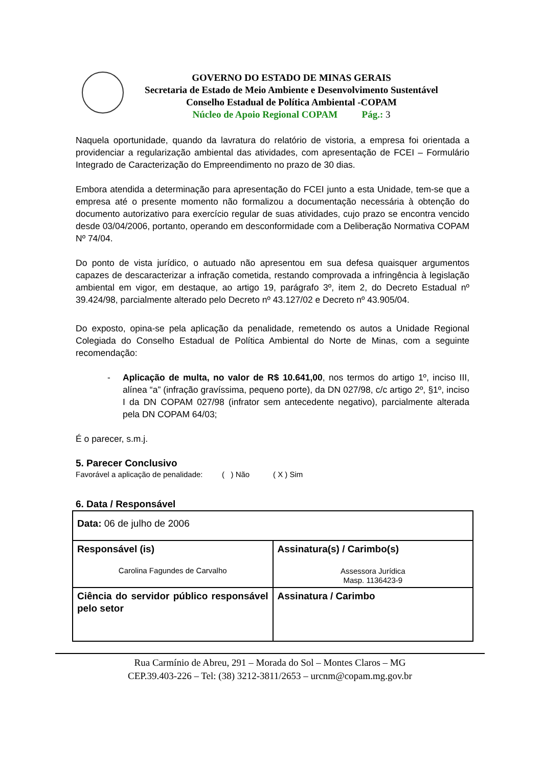GOVERNO DO ESTADO DE MINAS GERAIS
Secretaria de Estado de Meio Ambiente e Desenvolvimento Sustentável
Conselho Estadual de Política Ambiental -COPAM
Núcleo de Apoio Regional COPAM Pág.: 3
Naquela oportunidade, quando da lavratura do relatório de vistoria, a empresa foi orientada a providenciar a regularização ambiental das atividades, com apresentação de FCEI – Formulário Integrado de Caracterização do Empreendimento no prazo de 30 dias.
Embora atendida a determinação para apresentação do FCEI junto a esta Unidade, tem-se que a empresa até o presente momento não formalizou a documentação necessária à obtenção do documento autorizativo para exercício regular de suas atividades, cujo prazo se encontra vencido desde 03/04/2006, portanto, operando em desconformidade com a Deliberação Normativa COPAM Nº 74/04.
Do ponto de vista jurídico, o autuado não apresentou em sua defesa quaisquer argumentos capazes de descaracterizar a infração cometida, restando comprovada a infringência à legislação ambiental em vigor, em destaque, ao artigo 19, parágrafo 3º, item 2, do Decreto Estadual nº 39.424/98, parcialmente alterado pelo Decreto nº 43.127/02 e Decreto nº 43.905/04.
Do exposto, opina-se pela aplicação da penalidade, remetendo os autos a Unidade Regional Colegiada do Conselho Estadual de Política Ambiental do Norte de Minas, com a seguinte recomendação:
- Aplicação de multa, no valor de R$ 10.641,00, nos termos do artigo 1º, inciso III, alínea “a” (infração gravíssima, pequeno porte), da DN 027/98, c/c artigo 2º, §1º, inciso I da DN COPAM 027/98 (infrator sem antecedente negativo), parcialmente alterada pela DN COPAM 64/03;
É o parecer, s.m.j.
5. Parecer Conclusivo
Favorável a aplicação de penalidade: ( ) Não ( X ) Sim
6. Data / Responsável
| Data: 06 de julho de 2006 | |
| Responsável (is) Carolina Fagundes de Carvalho | Assinatura(s) / Carimbo(s) Assessora Jurídica Masp. 1136423-9 |
| Ciência do servidor público responsável pelo setor | Assinatura / Carimbo |
Rua Carmínio de Abreu, 291 – Morada do Sol – Montes Claros – MG
CEP.39.403-226 – Tel: (38) 3212-3811/2653 – urcnm@copam.mg.gov.br